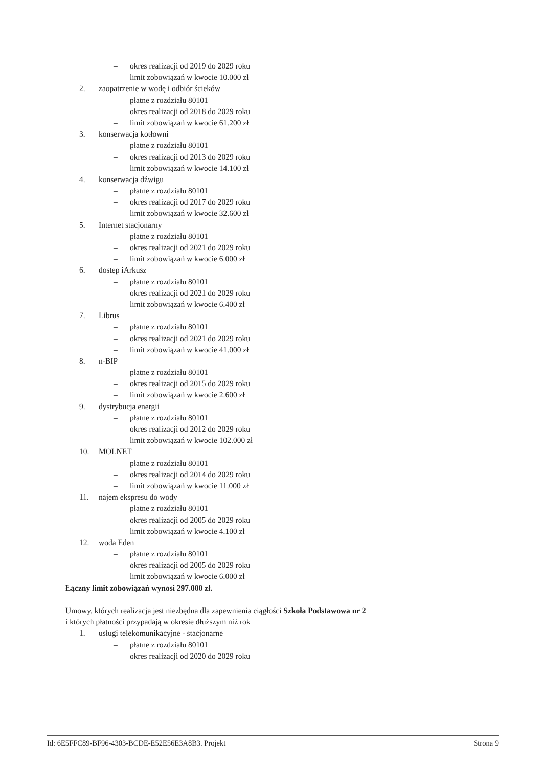– okres realizacji od 2019 do 2029 roku
– limit zobowiązań w kwocie 10.000 zł
2. zaopatrzenie w wodę i odbiór ścieków
– płatne z rozdziału 80101
– okres realizacji od 2018 do 2029 roku
– limit zobowiązań w kwocie 61.200 zł
3. konserwacja kotłowni
– płatne z rozdziału 80101
– okres realizacji od 2013 do 2029 roku
– limit zobowiązań w kwocie 14.100 zł
4. konserwacja dźwigu
– płatne z rozdziału 80101
– okres realizacji od 2017 do 2029 roku
– limit zobowiązań w kwocie 32.600 zł
5. Internet stacjonarny
– płatne z rozdziału 80101
– okres realizacji od 2021 do 2029 roku
– limit zobowiązań w kwocie 6.000 zł
6. dostęp iArkusz
– płatne z rozdziału 80101
– okres realizacji od 2021 do 2029 roku
– limit zobowiązań w kwocie 6.400 zł
7. Librus
– płatne z rozdziału 80101
– okres realizacji od 2021 do 2029 roku
– limit zobowiązań w kwocie 41.000 zł
8. n-BIP
– płatne z rozdziału 80101
– okres realizacji od 2015 do 2029 roku
– limit zobowiązań w kwocie 2.600 zł
9. dystrybucja energii
– płatne z rozdziału 80101
– okres realizacji od 2012 do 2029 roku
– limit zobowiązań w kwocie 102.000 zł
10. MOLNET
– płatne z rozdziału 80101
– okres realizacji od 2014 do 2029 roku
– limit zobowiązań w kwocie 11.000 zł
11. najem ekspresu do wody
– płatne z rozdziału 80101
– okres realizacji od 2005 do 2029 roku
– limit zobowiązań w kwocie 4.100 zł
12. woda Eden
– płatne z rozdziału 80101
– okres realizacji od 2005 do 2029 roku
– limit zobowiązań w kwocie 6.000 zł
Łączny limit zobowiązań wynosi 297.000 zł.
Umowy, których realizacja jest niezbędna dla zapewnienia ciągłości Szkoła Podstawowa nr 2
i których płatności przypadają w okresie dłuższym niż rok
1. usługi telekomunikacyjne - stacjonarne
– płatne z rozdziału 80101
– okres realizacji od 2020 do 2029 roku
Id: 6E5FFC89-BF96-4303-BCDE-E52E56E3A8B3. Projekt Strona 9